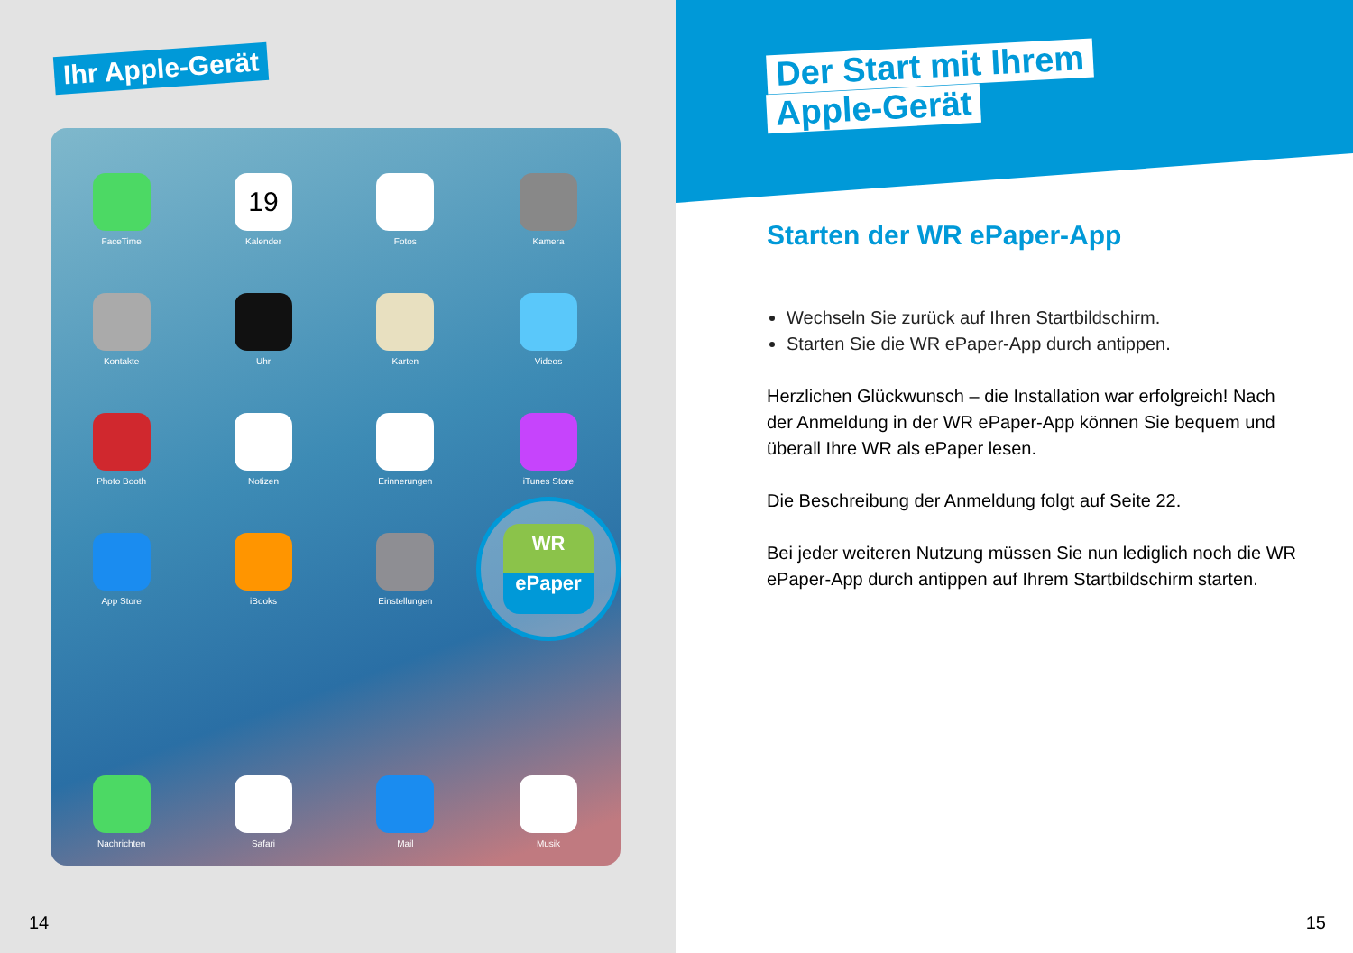Ihr Apple-Gerät
FaceTime
19
Kalender
Fotos
Kamera
Kontakte
Uhr
Karten
Videos
Photo Booth
Notizen
Erinnerungen
iTunes Store
App Store
iBooks
Einstellungen
WR
ePaper
Nachrichten
Safari
Mail
Musik
14
Der Start mit Ihrem
Apple-Gerät
Starten der WR ePaper-App
Wechseln Sie zurück auf Ihren Startbildschirm.
Starten Sie die WR ePaper-App durch antippen.
Herzlichen Glückwunsch – die Installation war erfolgreich! Nach der Anmeldung in der WR ePaper-App können Sie bequem und überall Ihre WR als ePaper lesen.
Die Beschreibung der Anmeldung folgt auf Seite 22.
Bei jeder weiteren Nutzung müssen Sie nun lediglich noch die WR ePaper-App durch antippen auf Ihrem Startbildschirm starten.
15